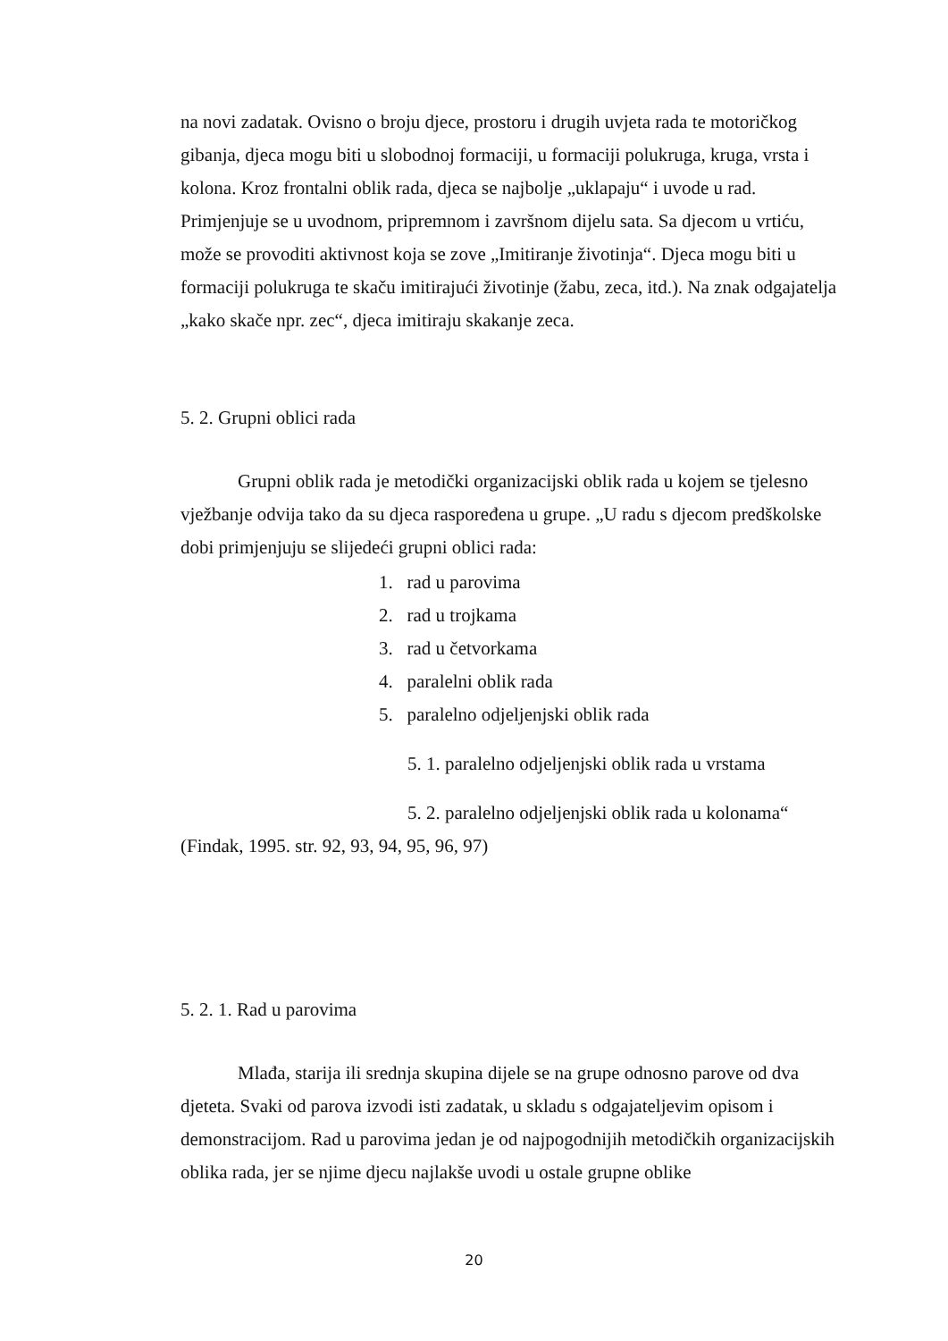na novi zadatak. Ovisno o broju djece, prostoru i drugih uvjeta rada te motoričkog gibanja, djeca mogu biti u slobodnoj formaciji, u formaciji polukruga, kruga, vrsta i kolona. Kroz frontalni oblik rada, djeca se najbolje „uklapaju“ i uvode u rad. Primjenjuje se u uvodnom, pripremnom i završnom dijelu sata. Sa djecom u vrtiću, može se provoditi aktivnost koja se zove „Imitiranje životinja“. Djeca mogu biti u formaciji polukruga te skaču imitirajući životinje (žabu, zeca, itd.). Na znak odgajatelja „kako skače npr. zec“, djeca imitiraju skakanje zeca.
5. 2. Grupni oblici rada
Grupni oblik rada je metodički organizacijski oblik rada u kojem se tjelesno vježbanje odvija tako da su djeca raspoređena u grupe. „U radu s djecom predškolske dobi primjenjuju se slijedeći grupni oblici rada:
1. rad u parovima
2. rad u trojkama
3. rad u četvorkama
4. paralelni oblik rada
5. paralelno odjeljenjski oblik rada
5. 1. paralelno odjeljenjski oblik rada u vrstama
5. 2. paralelno odjeljenjski oblik rada u kolonama“
(Findak, 1995. str. 92, 93, 94, 95, 96, 97)
5. 2. 1. Rad u parovima
Mlađa, starija ili srednja skupina dijele se na grupe odnosno parove od dva djeteta. Svaki od parova izvodi isti zadatak, u skladu s odgajateljevim opisom i demonstracijom. Rad u parovima jedan je od najpogodnijih metodičkih organizacijskih oblika rada, jer se njime djecu najlakše uvodi u ostale grupne oblike
20